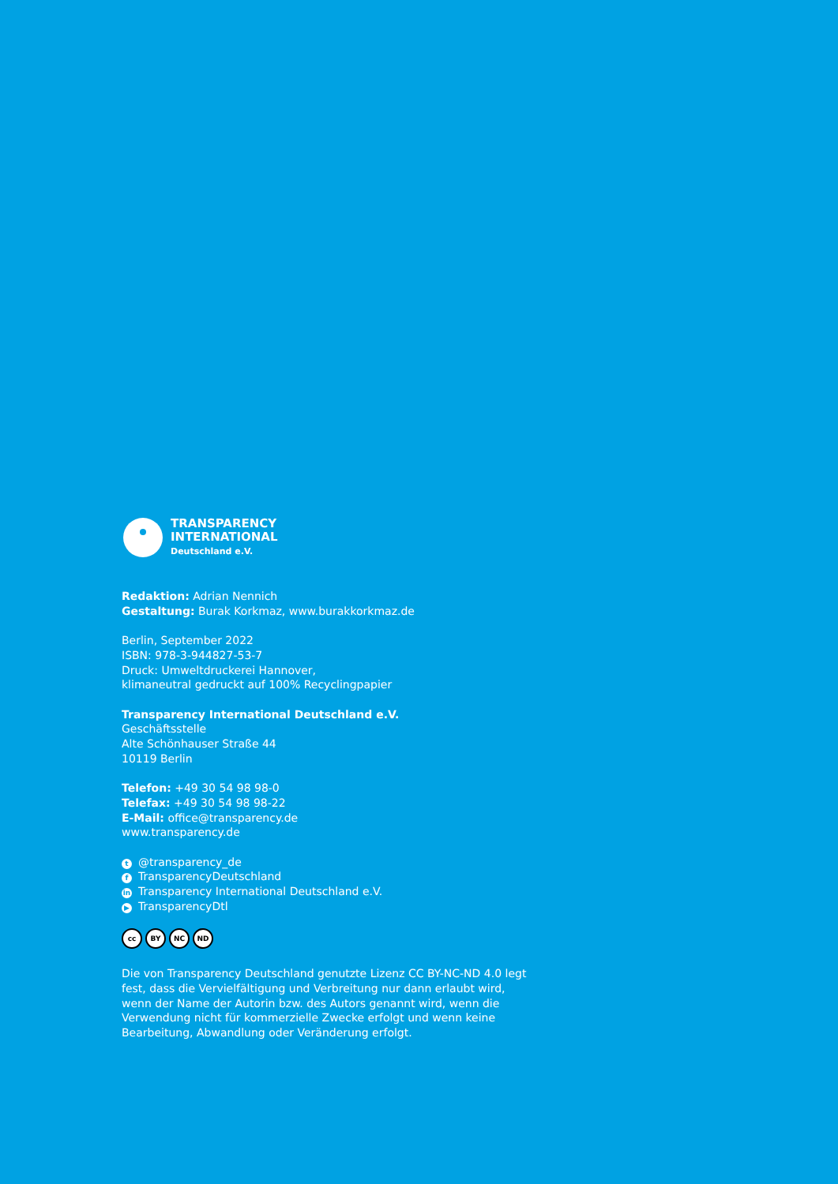TRANSPARENCY
INTERNATIONAL
Deutschland e.V.
Redaktion: Adrian Nennich
Gestaltung: Burak Korkmaz, www.burakkorkmaz.de
Berlin, September 2022
ISBN: 978-3-944827-53-7
Druck: Umweltdruckerei Hannover,
klimaneutral gedruckt auf 100% Recyclingpapier
Transparency International Deutschland e.V.
Geschäftsstelle
Alte Schönhauser Straße 44
10119 Berlin
Telefon: +49 30 54 98 98-0
Telefax: +49 30 54 98 98-22
E-Mail: office@transparency.de
www.transparency.de
t @transparency_de
f TransparencyDeutschland
in Transparency International Deutschland e.V.
▶ TransparencyDtl
cc BY NC ND
Die von Transparency Deutschland genutzte Lizenz CC BY-NC-ND 4.0 legt fest, dass die Vervielfältigung und Verbreitung nur dann erlaubt wird, wenn der Name der Autorin bzw. des Autors genannt wird, wenn die Verwendung nicht für kommerzielle Zwecke erfolgt und wenn keine Bearbeitung, Abwandlung oder Veränderung erfolgt.